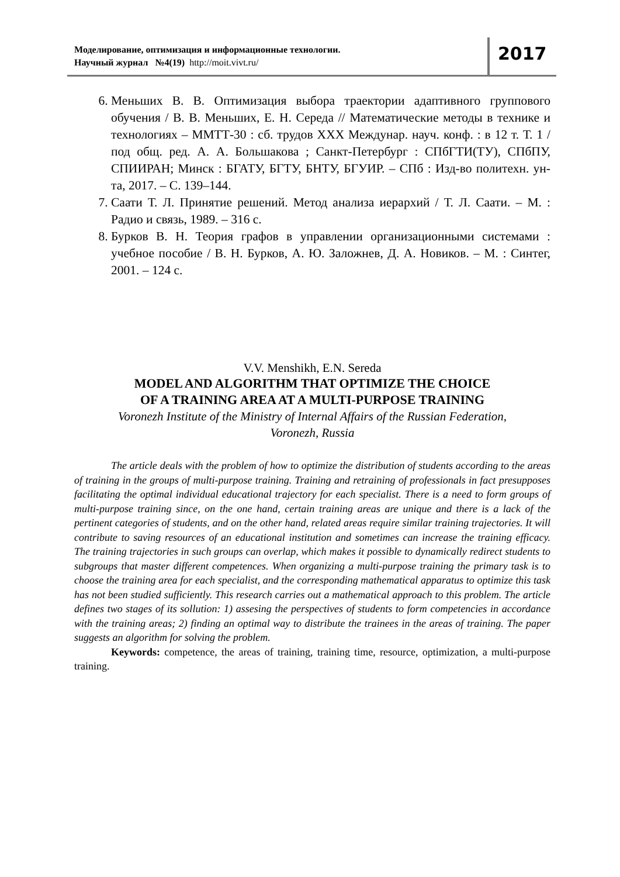Моделирование, оптимизация и информационные технологии.
Научный журнал №4(19) http://moit.vivt.ru/
2017
6. Меньших В. В. Оптимизация выбора траектории адаптивного группового обучения / В. В. Меньших, Е. Н. Середа // Математические методы в технике и технологиях – ММТТ-30 : сб. трудов XXX Междунар. науч. конф. : в 12 т. Т. 1 / под общ. ред. А. А. Большакова ; Санкт-Петербург : СПбГТИ(ТУ), СПбПУ, СПИИРАН; Минск : БГАТУ, БГТУ, БНТУ, БГУИР. – СПб : Изд-во политехн. ун-та, 2017. – С. 139–144.
7. Саати Т. Л. Принятие решений. Метод анализа иерархий / Т. Л. Саати. – М. : Радио и связь, 1989. – 316 с.
8. Бурков В. Н. Теория графов в управлении организационными системами : учебное пособие / В. Н. Бурков, А. Ю. Заложнев, Д. А. Новиков. – М. : Синтег, 2001. – 124 с.
V.V. Menshikh, E.N. Sereda
MODEL AND ALGORITHM THAT OPTIMIZE THE CHOICE
OF A TRAINING AREA AT A MULTI-PURPOSE TRAINING
Voronezh Institute of the Ministry of Internal Affairs of the Russian Federation,
Voronezh, Russia
The article deals with the problem of how to optimize the distribution of students according to the areas of training in the groups of multi-purpose training. Training and retraining of professionals in fact presupposes facilitating the optimal individual educational trajectory for each specialist. There is a need to form groups of multi-purpose training since, on the one hand, certain training areas are unique and there is a lack of the pertinent categories of students, and on the other hand, related areas require similar training trajectories. It will contribute to saving resources of an educational institution and sometimes can increase the training efficacy. The training trajectories in such groups can overlap, which makes it possible to dynamically redirect students to subgroups that master different competences. When organizing a multi-purpose training the primary task is to choose the training area for each specialist, and the corresponding mathematical apparatus to optimize this task has not been studied sufficiently. This research carries out a mathematical approach to this problem. The article defines two stages of its sollution: 1) assesing the perspectives of students to form competencies in accordance with the training areas; 2) finding an optimal way to distribute the trainees in the areas of training. The paper suggests an algorithm for solving the problem.
Keywords: competence, the areas of training, training time, resource, optimization, a multi-purpose training.